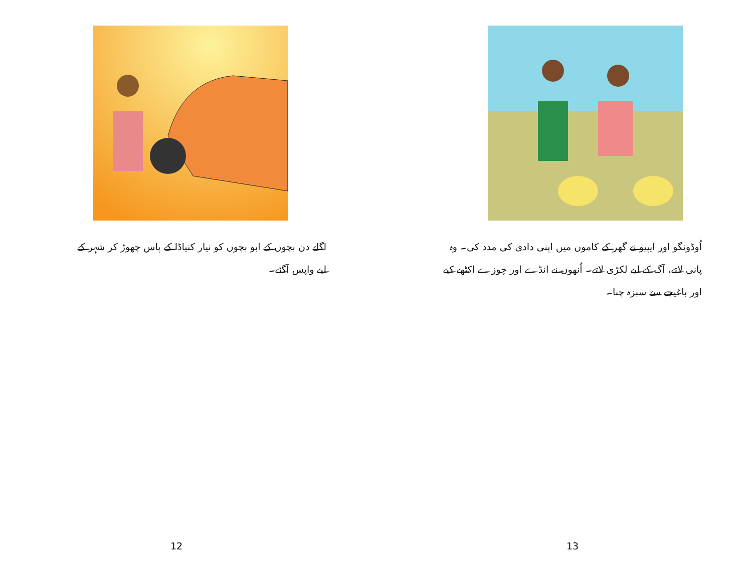اگلے دن بچوں کے ابو بچوں کو نیار کنیاڈا کے پاس چھوڑ کر شہر کے لیے واپس آگئے۔
12
اُوڈونگو اور ایپیو نے گھر کے کاموں میں اپنی دادی کی مدد کی۔ وہ پانی لاتے، آگ کے لیے لکڑی لاتے۔ اُنھوں نے انڈے اور چوزے اکٹھے کیے اور باغیچے سے سبزہ چنا۔
13